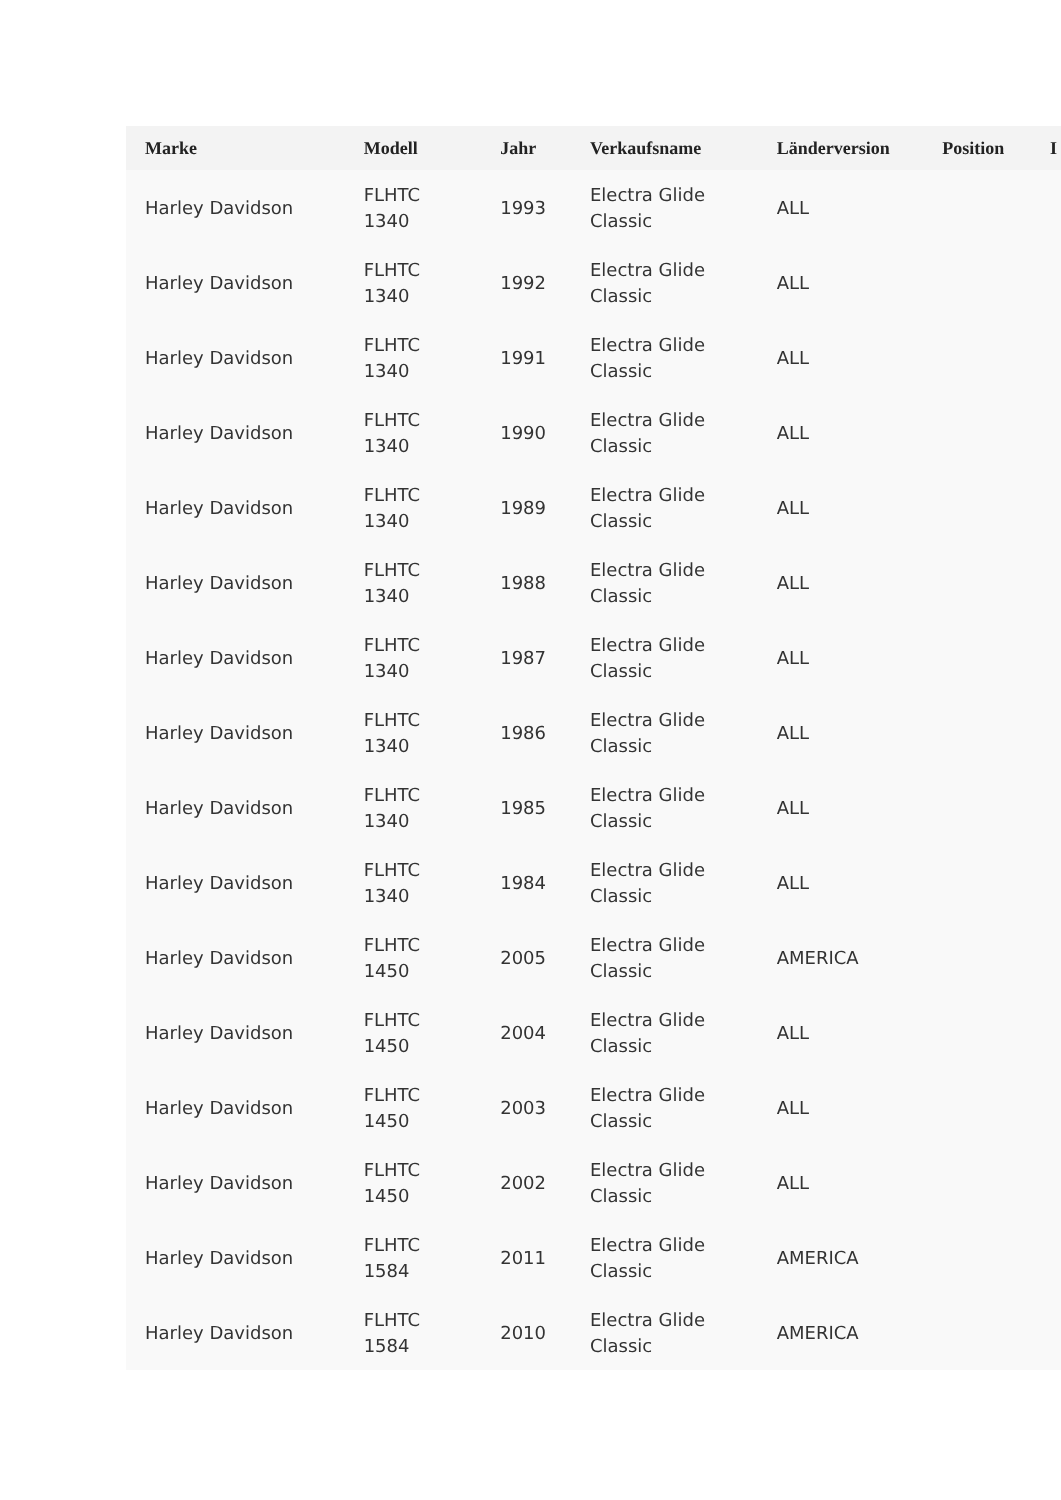| Marke | Modell | Jahr | Verkaufsname | Länderversion | Position | I |
| --- | --- | --- | --- | --- | --- | --- |
| Harley Davidson | FLHTC 1340 | 1993 | Electra Glide Classic | ALL | | |
| Harley Davidson | FLHTC 1340 | 1992 | Electra Glide Classic | ALL | | |
| Harley Davidson | FLHTC 1340 | 1991 | Electra Glide Classic | ALL | | |
| Harley Davidson | FLHTC 1340 | 1990 | Electra Glide Classic | ALL | | |
| Harley Davidson | FLHTC 1340 | 1989 | Electra Glide Classic | ALL | | |
| Harley Davidson | FLHTC 1340 | 1988 | Electra Glide Classic | ALL | | |
| Harley Davidson | FLHTC 1340 | 1987 | Electra Glide Classic | ALL | | |
| Harley Davidson | FLHTC 1340 | 1986 | Electra Glide Classic | ALL | | |
| Harley Davidson | FLHTC 1340 | 1985 | Electra Glide Classic | ALL | | |
| Harley Davidson | FLHTC 1340 | 1984 | Electra Glide Classic | ALL | | |
| Harley Davidson | FLHTC 1450 | 2005 | Electra Glide Classic | AMERICA | | |
| Harley Davidson | FLHTC 1450 | 2004 | Electra Glide Classic | ALL | | |
| Harley Davidson | FLHTC 1450 | 2003 | Electra Glide Classic | ALL | | |
| Harley Davidson | FLHTC 1450 | 2002 | Electra Glide Classic | ALL | | |
| Harley Davidson | FLHTC 1584 | 2011 | Electra Glide Classic | AMERICA | | |
| Harley Davidson | FLHTC 1584 | 2010 | Electra Glide Classic | AMERICA | | |